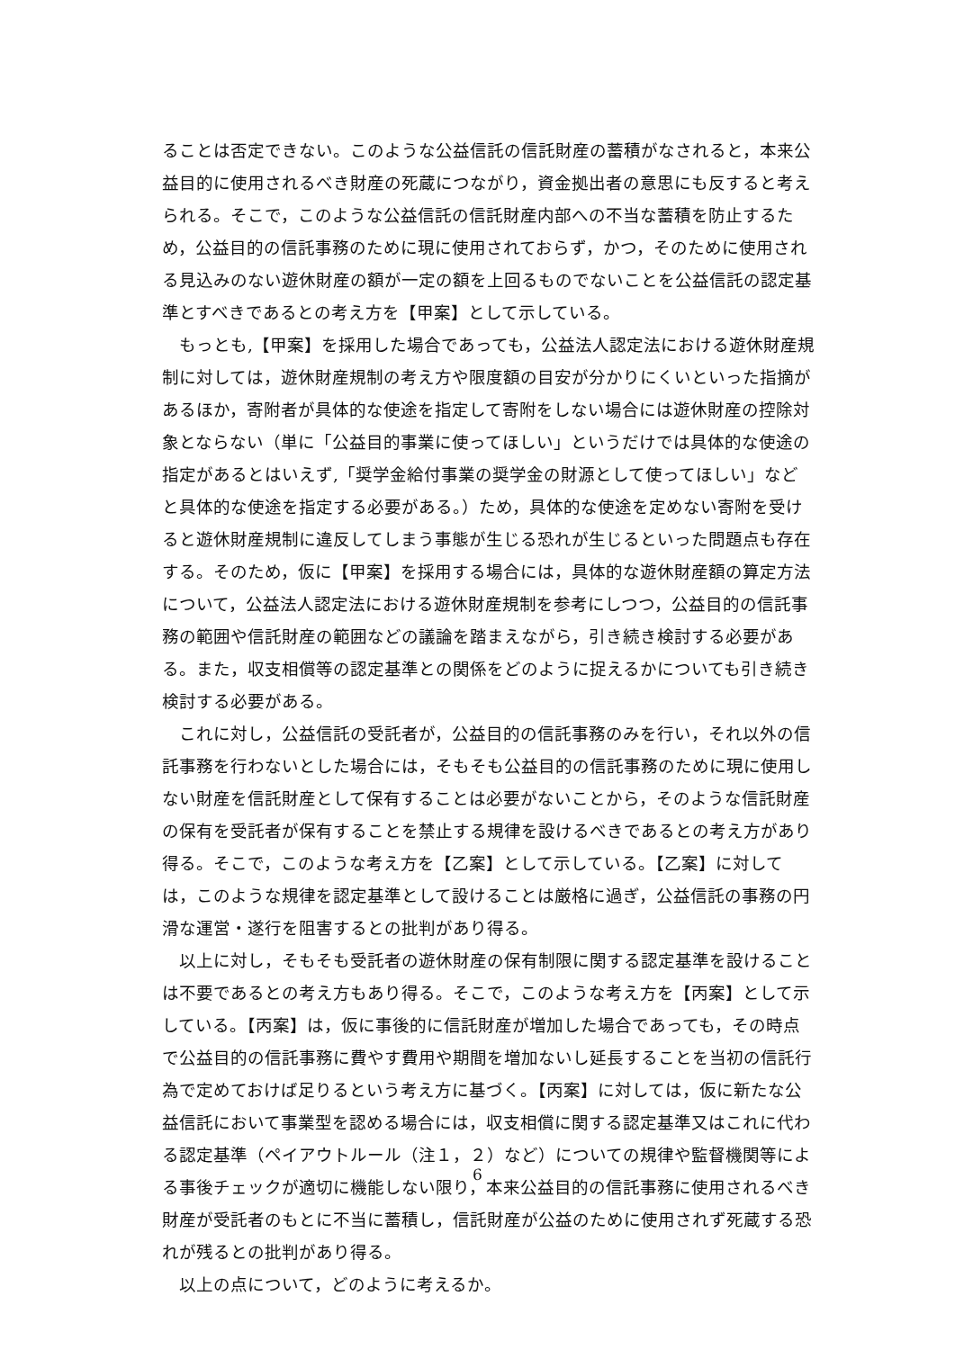ることは否定できない。このような公益信託の信託財産の蓄積がなされると，本来公益目的に使用されるべき財産の死蔵につながり，資金拠出者の意思にも反すると考えられる。そこで，このような公益信託の信託財産内部への不当な蓄積を防止するため，公益目的の信託事務のために現に使用されておらず，かつ，そのために使用される見込みのない遊休財産の額が一定の額を上回るものでないことを公益信託の認定基準とすべきであるとの考え方を【甲案】として示している。
もっとも,【甲案】を採用した場合であっても，公益法人認定法における遊休財産規制に対しては，遊休財産規制の考え方や限度額の目安が分かりにくいといった指摘があるほか，寄附者が具体的な使途を指定して寄附をしない場合には遊休財産の控除対象とならない（単に「公益目的事業に使ってほしい」というだけでは具体的な使途の指定があるとはいえず,「奨学金給付事業の奨学金の財源として使ってほしい」などと具体的な使途を指定する必要がある。）ため，具体的な使途を定めない寄附を受けると遊休財産規制に違反してしまう事態が生じる恐れが生じるといった問題点も存在する。そのため，仮に【甲案】を採用する場合には，具体的な遊休財産額の算定方法について，公益法人認定法における遊休財産規制を参考にしつつ，公益目的の信託事務の範囲や信託財産の範囲などの議論を踏まえながら，引き続き検討する必要がある。また，収支相償等の認定基準との関係をどのように捉えるかについても引き続き検討する必要がある。
これに対し，公益信託の受託者が，公益目的の信託事務のみを行い，それ以外の信託事務を行わないとした場合には，そもそも公益目的の信託事務のために現に使用しない財産を信託財産として保有することは必要がないことから，そのような信託財産の保有を受託者が保有することを禁止する規律を設けるべきであるとの考え方があり得る。そこで，このような考え方を【乙案】として示している。【乙案】に対しては，このような規律を認定基準として設けることは厳格に過ぎ，公益信託の事務の円滑な運営・遂行を阻害するとの批判があり得る。
以上に対し，そもそも受託者の遊休財産の保有制限に関する認定基準を設けることは不要であるとの考え方もあり得る。そこで，このような考え方を【丙案】として示している。【丙案】は，仮に事後的に信託財産が増加した場合であっても，その時点で公益目的の信託事務に費やす費用や期間を増加ないし延長することを当初の信託行為で定めておけば足りるという考え方に基づく。【丙案】に対しては，仮に新たな公益信託において事業型を認める場合には，収支相償に関する認定基準又はこれに代わる認定基準（ペイアウトルール（注１，２）など）についての規律や監督機関等による事後チェックが適切に機能しない限り，本来公益目的の信託事務に使用されるべき財産が受託者のもとに不当に蓄積し，信託財産が公益のために使用されず死蔵する恐れが残るとの批判があり得る。
以上の点について，どのように考えるか。
6